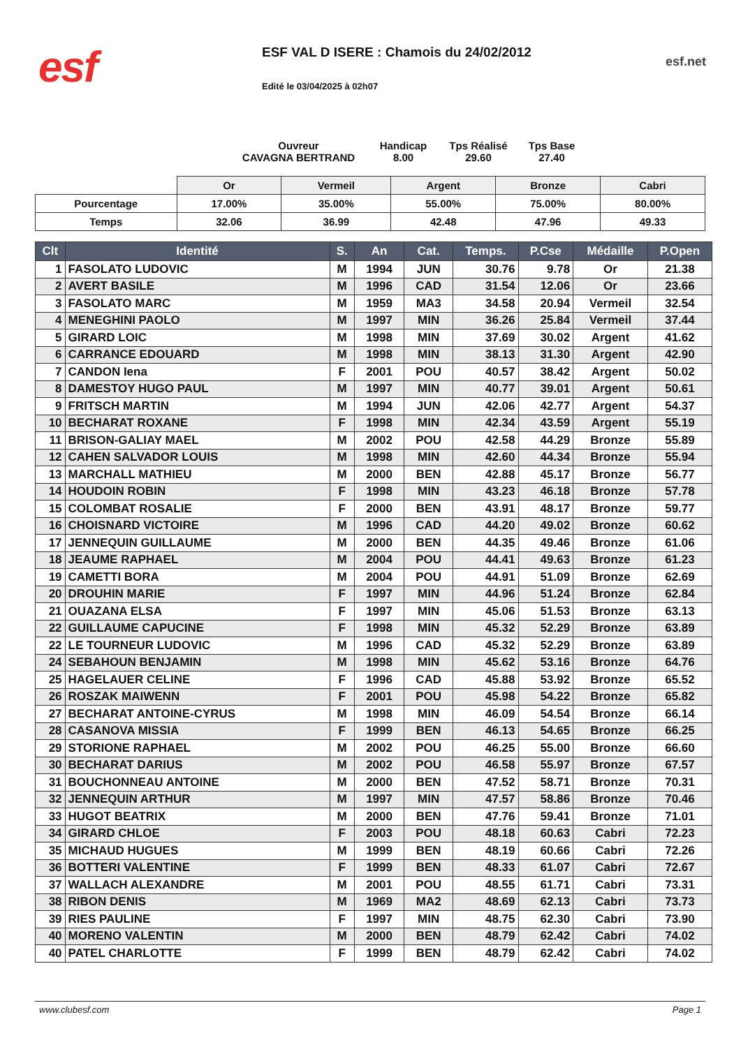esf
ESF VAL D ISERE : Chamois du 24/02/2012
Edité le 03/04/2025 à 02h07
esf.net
Ouvreur
CAVAGNA BERTRAND
Handicap
8.00
Tps Réalisé
29.60
Tps Base
27.40
| | Or | Vermeil | Argent | Bronze | Cabri |
| Pourcentage | 17.00% | 35.00% | 55.00% | 75.00% | 80.00% |
| Temps | 32.06 | 36.99 | 42.48 | 47.96 | 49.33 |
| Clt | Identité | S. | An | Cat. | Temps. | P.Cse | Médaille | P.Open |
| --- | --- | --- | --- | --- | --- | --- | --- | --- |
| 1 | FASOLATO LUDOVIC | M | 1994 | JUN | 30.76 | 9.78 | Or | 21.38 |
| 2 | AVERT BASILE | M | 1996 | CAD | 31.54 | 12.06 | Or | 23.66 |
| 3 | FASOLATO MARC | M | 1959 | MA3 | 34.58 | 20.94 | Vermeil | 32.54 |
| 4 | MENEGHINI PAOLO | M | 1997 | MIN | 36.26 | 25.84 | Vermeil | 37.44 |
| 5 | GIRARD LOIC | M | 1998 | MIN | 37.69 | 30.02 | Argent | 41.62 |
| 6 | CARRANCE EDOUARD | M | 1998 | MIN | 38.13 | 31.30 | Argent | 42.90 |
| 7 | CANDON Iena | F | 2001 | POU | 40.57 | 38.42 | Argent | 50.02 |
| 8 | DAMESTOY HUGO PAUL | M | 1997 | MIN | 40.77 | 39.01 | Argent | 50.61 |
| 9 | FRITSCH MARTIN | M | 1994 | JUN | 42.06 | 42.77 | Argent | 54.37 |
| 10 | BECHARAT ROXANE | F | 1998 | MIN | 42.34 | 43.59 | Argent | 55.19 |
| 11 | BRISON-GALIAY MAEL | M | 2002 | POU | 42.58 | 44.29 | Bronze | 55.89 |
| 12 | CAHEN SALVADOR LOUIS | M | 1998 | MIN | 42.60 | 44.34 | Bronze | 55.94 |
| 13 | MARCHALL MATHIEU | M | 2000 | BEN | 42.88 | 45.17 | Bronze | 56.77 |
| 14 | HOUDOIN ROBIN | F | 1998 | MIN | 43.23 | 46.18 | Bronze | 57.78 |
| 15 | COLOMBAT ROSALIE | F | 2000 | BEN | 43.91 | 48.17 | Bronze | 59.77 |
| 16 | CHOISNARD VICTOIRE | M | 1996 | CAD | 44.20 | 49.02 | Bronze | 60.62 |
| 17 | JENNEQUIN GUILLAUME | M | 2000 | BEN | 44.35 | 49.46 | Bronze | 61.06 |
| 18 | JEAUME RAPHAEL | M | 2004 | POU | 44.41 | 49.63 | Bronze | 61.23 |
| 19 | CAMETTI BORA | M | 2004 | POU | 44.91 | 51.09 | Bronze | 62.69 |
| 20 | DROUHIN MARIE | F | 1997 | MIN | 44.96 | 51.24 | Bronze | 62.84 |
| 21 | OUAZANA ELSA | F | 1997 | MIN | 45.06 | 51.53 | Bronze | 63.13 |
| 22 | GUILLAUME CAPUCINE | F | 1998 | MIN | 45.32 | 52.29 | Bronze | 63.89 |
| 22 | LE TOURNEUR LUDOVIC | M | 1996 | CAD | 45.32 | 52.29 | Bronze | 63.89 |
| 24 | SEBAHOUN BENJAMIN | M | 1998 | MIN | 45.62 | 53.16 | Bronze | 64.76 |
| 25 | HAGELAUER CELINE | F | 1996 | CAD | 45.88 | 53.92 | Bronze | 65.52 |
| 26 | ROSZAK MAIWENN | F | 2001 | POU | 45.98 | 54.22 | Bronze | 65.82 |
| 27 | BECHARAT ANTOINE-CYRUS | M | 1998 | MIN | 46.09 | 54.54 | Bronze | 66.14 |
| 28 | CASANOVA MISSIA | F | 1999 | BEN | 46.13 | 54.65 | Bronze | 66.25 |
| 29 | STORIONE RAPHAEL | M | 2002 | POU | 46.25 | 55.00 | Bronze | 66.60 |
| 30 | BECHARAT DARIUS | M | 2002 | POU | 46.58 | 55.97 | Bronze | 67.57 |
| 31 | BOUCHONNEAU ANTOINE | M | 2000 | BEN | 47.52 | 58.71 | Bronze | 70.31 |
| 32 | JENNEQUIN ARTHUR | M | 1997 | MIN | 47.57 | 58.86 | Bronze | 70.46 |
| 33 | HUGOT BEATRIX | M | 2000 | BEN | 47.76 | 59.41 | Bronze | 71.01 |
| 34 | GIRARD CHLOE | F | 2003 | POU | 48.18 | 60.63 | Cabri | 72.23 |
| 35 | MICHAUD HUGUES | M | 1999 | BEN | 48.19 | 60.66 | Cabri | 72.26 |
| 36 | BOTTERI VALENTINE | F | 1999 | BEN | 48.33 | 61.07 | Cabri | 72.67 |
| 37 | WALLACH ALEXANDRE | M | 2001 | POU | 48.55 | 61.71 | Cabri | 73.31 |
| 38 | RIBON DENIS | M | 1969 | MA2 | 48.69 | 62.13 | Cabri | 73.73 |
| 39 | RIES PAULINE | F | 1997 | MIN | 48.75 | 62.30 | Cabri | 73.90 |
| 40 | MORENO VALENTIN | M | 2000 | BEN | 48.79 | 62.42 | Cabri | 74.02 |
| 40 | PATEL CHARLOTTE | F | 1999 | BEN | 48.79 | 62.42 | Cabri | 74.02 |
www.clubesf.com Page 1